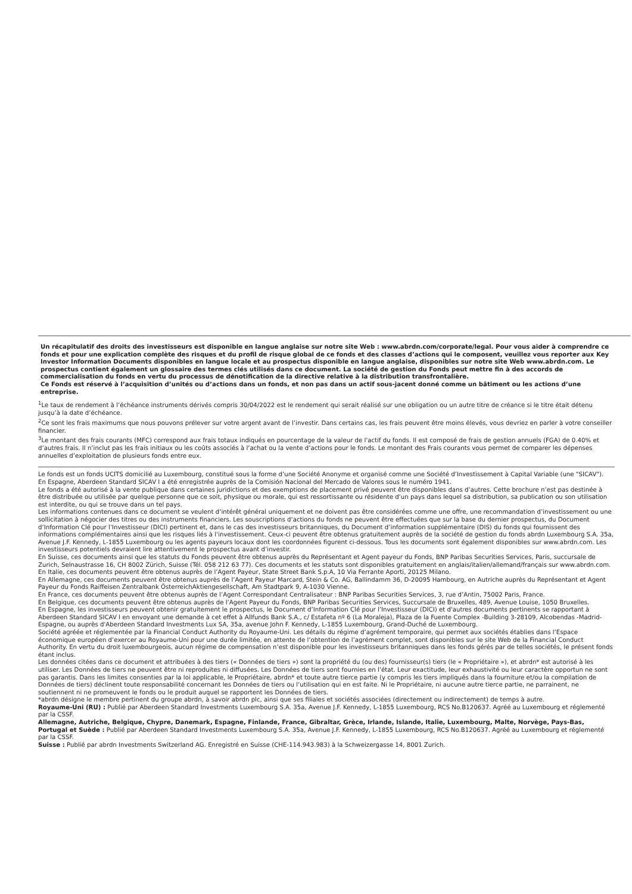Un récapitulatif des droits des investisseurs est disponible en langue anglaise sur notre site Web : www.abrdn.com/corporate/legal. Pour vous aider à comprendre ce fonds et pour une explication complète des risques et du profil de risque global de ce fonds et des classes d’actions qui le composent, veuillez vous reporter aux Key Investor Information Documents disponibles en langue locale et au prospectus disponible en langue anglaise, disponibles sur notre site Web www.abrdn.com. Le prospectus contient également un glossaire des termes clés utilisés dans ce document. La société de gestion du Fonds peut mettre fin à des accords de commercialisation du fonds en vertu du processus de dénotification de la directive relative à la distribution transfrontalière.
Ce Fonds est réservé à l’acquisition d’unités ou d’actions dans un fonds, et non pas dans un actif sous-jacent donné comme un bâtiment ou les actions d’une entreprise.
<sup>1</sup> Le taux de rendement à l’échéance instruments dérivés compris 30/04/2022 est le rendement qui serait réalisé sur une obligation ou un autre titre de créance si le titre était détenu jusqu’à la date d’échéance.
<sup>2</sup> Ce sont les frais maximums que nous pouvons prélever sur votre argent avant de l’investir. Dans certains cas, les frais peuvent être moins élevés, vous devriez en parler à votre conseiller financier.
<sup>3</sup> Le montant des frais courants (MFC) correspond aux frais totaux indiqués en pourcentage de la valeur de l'actif du fonds. Il est composé de frais de gestion annuels (FGA) de 0.40% et d’autres frais. Il n’inclut pas les frais initiaux ou les coûts associés à l’achat ou la vente d’actions pour le fonds. Le montant des Frais courants vous permet de comparer les dépenses annuelles d’exploitation de plusieurs fonds entre eux.
Le fonds est un fonds UCITS domicilié au Luxembourg, constitué sous la forme d’une Société Anonyme et organisé comme une Société d’Investissement à Capital Variable (une "SICAV").
En Espagne, Aberdeen Standard SICAV I a été enregistrée auprès de la Comisión Nacional del Mercado de Valores sous le numéro 1941.
Le fonds a été autorisé à la vente publique dans certaines juridictions et des exemptions de placement privé peuvent être disponibles dans d’autres. Cette brochure n’est pas destinée à être distribuée ou utilisée par quelque personne que ce soit, physique ou morale, qui est ressortissante ou résidente d’un pays dans lequel sa distribution, sa publication ou son utilisation est interdite, ou qui se trouve dans un tel pays.
Les informations contenues dans ce document se veulent d’intérêt général uniquement et ne doivent pas être considérées comme une offre, une recommandation d’investissement ou une sollicitation à négocier des titres ou des instruments financiers. Les souscriptions d’actions du fonds ne peuvent être effectuées que sur la base du dernier prospectus, du Document d’Information Clé pour l’Investisseur (DICI) pertinent et, dans le cas des investisseurs britanniques, du Document d’information supplémentaire (DIS) du fonds qui fournissent des informations complémentaires ainsi que les risques liés à l’investissement. Ceux-ci peuvent être obtenus gratuitement auprès de la société de gestion du fonds abrdn Luxembourg S.A. 35a, Avenue J.F. Kennedy, L-1855 Luxembourg ou les agents payeurs locaux dont les coordonnées figurent ci-dessous. Tous les documents sont également disponibles sur www.abrdn.com. Les investisseurs potentiels devraient lire attentivement le prospectus avant d’investir.
En Suisse, ces documents ainsi que les statuts du Fonds peuvent être obtenus auprès du Représentant et Agent payeur du Fonds, BNP Paribas Securities Services, Paris, succursale de Zurich, Selnaustrasse 16, CH 8002 Zürich, Suisse (Tél. 058 212 63 77). Ces documents et les statuts sont disponibles gratuitement en anglais/italien/allemand/français sur www.abrdn.com.
En Italie, ces documents peuvent être obtenus auprès de l’Agent Payeur, State Street Bank S.p.A, 10 Via Ferrante Aporti, 20125 Milano.
En Allemagne, ces documents peuvent être obtenus auprès de l’Agent Payeur Marcard, Stein & Co. AG, Ballindamm 36, D-20095 Hambourg, en Autriche auprès du Représentant et Agent Payeur du Fonds Raiffeisen Zentralbank ÖsterreichAktiengesellschaft, Am Stadtpark 9, A-1030 Vienne.
En France, ces documents peuvent être obtenus auprès de l’Agent Correspondant Centralisateur : BNP Paribas Securities Services, 3, rue d’Antin, 75002 Paris, France.
En Belgique, ces documents peuvent être obtenus auprès de l’Agent Payeur du Fonds, BNP Paribas Securities Services, Succursale de Bruxelles, 489, Avenue Louise, 1050 Bruxelles.
En Espagne, les investisseurs peuvent obtenir gratuitement le prospectus, le Document d’Information Clé pour l’Investisseur (DICI) et d'autres documents pertinents se rapportant à Aberdeen Standard SICAV l en envoyant une demande à cet effet à Allfunds Bank S.A., c/ Estafeta nº 6 (La Moraleja), Plaza de la Fuente Complex -Building 3-28109, Alcobendas -Madrid- Espagne, ou auprès d'Aberdeen Standard Investments Lux SA, 35a, avenue John F. Kennedy, L-1855 Luxembourg, Grand-Duché de Luxembourg.
Société agréée et réglementée par la Financial Conduct Authority du Royaume-Uni. Les détails du régime d’agrément temporaire, qui permet aux sociétés établies dans l’Espace économique européen d’exercer au Royaume-Uni pour une durée limitée, en attente de l’obtention de l’agrément complet, sont disponibles sur le site Web de la Financial Conduct Authority. En vertu du droit luxembourgeois, aucun régime de compensation n’est disponible pour les investisseurs britanniques dans les fonds gérés par de telles sociétés, le présent fonds étant inclus.
Les données citées dans ce document et attribuées à des tiers (« Données de tiers ») sont la propriété du (ou des) fournisseur(s) tiers (le « Propriétaire »), et abrdn* est autorisé à les utiliser. Les Données de tiers ne peuvent être ni reproduites ni diffusées. Les Données de tiers sont fournies en l’état. Leur exactitude, leur exhaustivité ou leur caractère opportun ne sont pas garantis. Dans les limites consenties par la loi applicable, le Propriétaire, abrdn* et toute autre tierce partie (y compris les tiers impliqués dans la fourniture et/ou la compilation de Données de tiers) déclinent toute responsabilité concernant les Données de tiers ou l’utilisation qui en est faite. Ni le Propriétaire, ni aucune autre tierce partie, ne parrainent, ne soutiennent ni ne promeuvent le fonds ou le produit auquel se rapportent les Données de tiers.
*abrdn désigne le membre pertinent du groupe abrdn, à savoir abrdn plc, ainsi que ses filiales et sociétés associées (directement ou indirectement) de temps à autre.
Royaume-Uni (RU) : Publié par Aberdeen Standard Investments Luxembourg S.A. 35a, Avenue J.F. Kennedy, L-1855 Luxembourg, RCS No.B120637. Agréé au Luxembourg et réglementé par la CSSF.
Allemagne, Autriche, Belgique, Chypre, Danemark, Espagne, Finlande, France, Gibraltar, Grèce, Irlande, Islande, Italie, Luxembourg, Malte, Norvège, Pays-Bas, Portugal et Suède : Publié par Aberdeen Standard Investments Luxembourg S.A. 35a, Avenue J.F. Kennedy, L-1855 Luxembourg, RCS No.B120637. Agréé au Luxembourg et réglementé par la CSSF.
Suisse : Publié par abrdn Investments Switzerland AG. Enregistré en Suisse (CHE-114.943.983) à la Schweizergasse 14, 8001 Zurich.